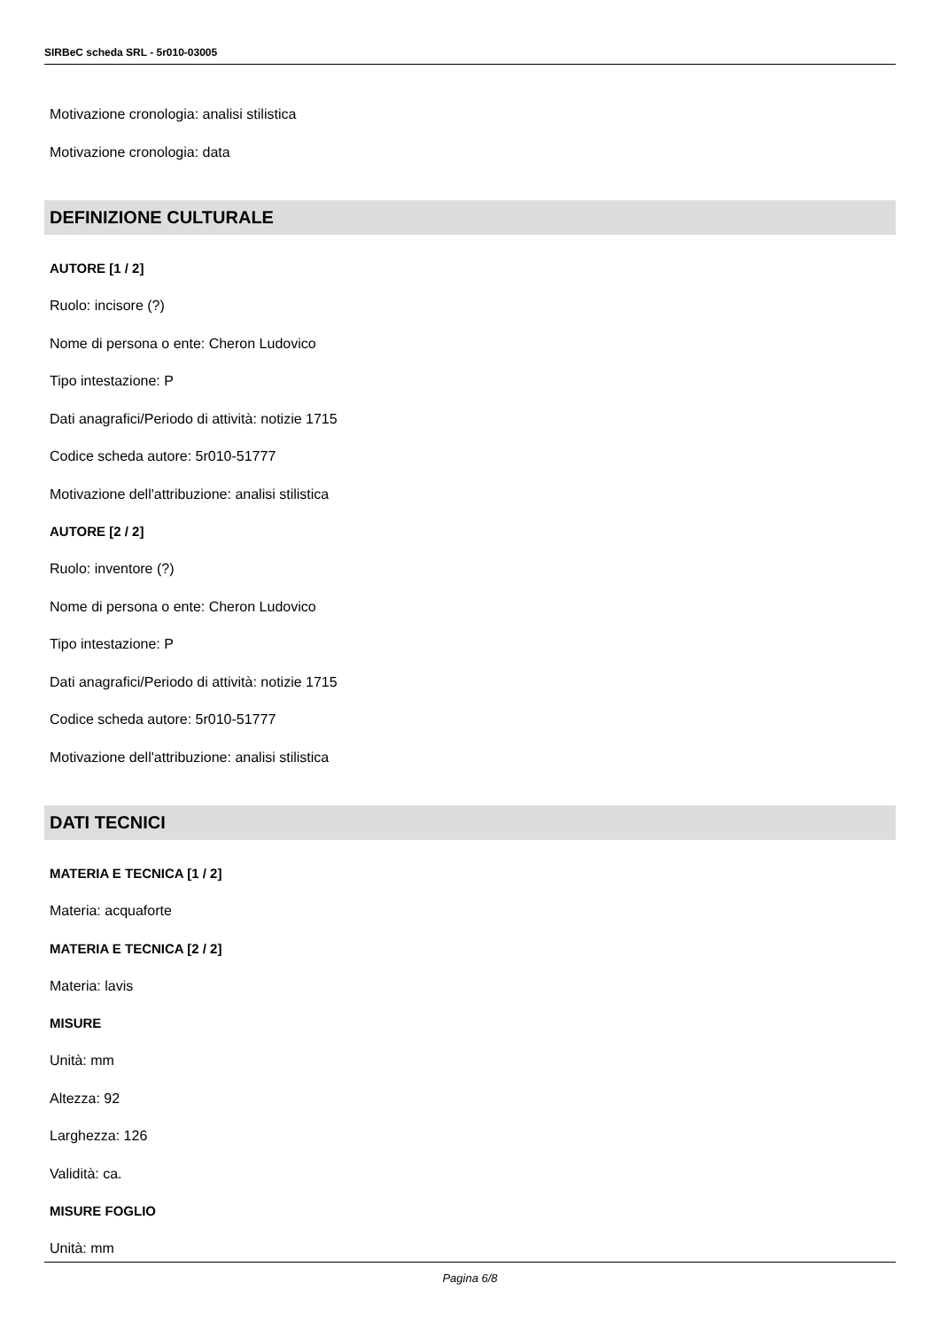SIRBeC scheda SRL - 5r010-03005
Motivazione cronologia: analisi stilistica
Motivazione cronologia: data
DEFINIZIONE CULTURALE
AUTORE [1 / 2]
Ruolo: incisore (?)
Nome di persona o ente: Cheron Ludovico
Tipo intestazione: P
Dati anagrafici/Periodo di attività: notizie 1715
Codice scheda autore: 5r010-51777
Motivazione dell'attribuzione: analisi stilistica
AUTORE [2 / 2]
Ruolo: inventore (?)
Nome di persona o ente: Cheron Ludovico
Tipo intestazione: P
Dati anagrafici/Periodo di attività: notizie 1715
Codice scheda autore: 5r010-51777
Motivazione dell'attribuzione: analisi stilistica
DATI TECNICI
MATERIA E TECNICA [1 / 2]
Materia: acquaforte
MATERIA E TECNICA [2 / 2]
Materia: lavis
MISURE
Unità: mm
Altezza: 92
Larghezza: 126
Validità: ca.
MISURE FOGLIO
Unità: mm
Pagina 6/8